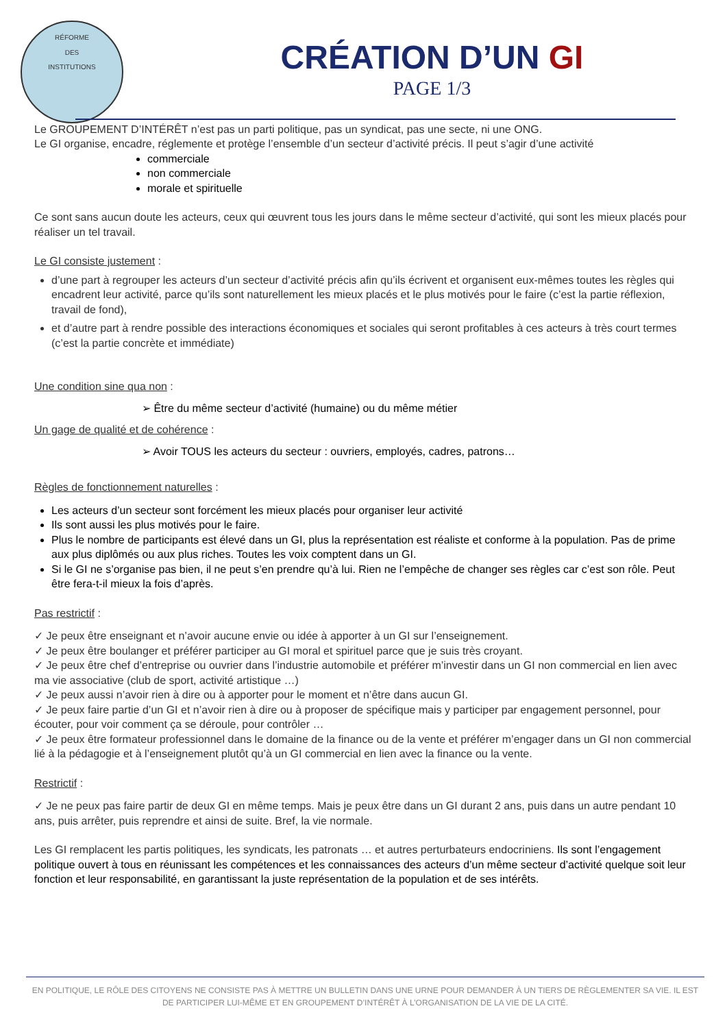RÉFORME
DES
INSTITUTIONS
CRÉATION D’UN GI
PAGE 1/3
Le GROUPEMENT D’INTÉRÊT n’est pas un parti politique, pas un syndicat, pas une secte, ni une ONG.
Le GI organise, encadre, réglemente et protège l’ensemble d’un secteur d’activité précis. Il peut s’agir d’une activité
commerciale
non commerciale
morale et spirituelle
Ce sont sans aucun doute les acteurs, ceux qui œuvrent tous les jours dans le même secteur d’activité, qui sont les mieux placés pour réaliser un tel travail.
Le GI consiste justement :
d’une part à regrouper les acteurs d’un secteur d’activité précis afin qu’ils écrivent et organisent eux-mêmes toutes les règles qui encadrent leur activité, parce qu’ils sont naturellement les mieux placés et le plus motivés pour le faire (c’est la partie réflexion, travail de fond),
et d’autre part à rendre possible des interactions économiques et sociales qui seront profitables à ces acteurs à très court termes (c’est la partie concrète et immédiate)
Une condition sine qua non :
➢ Être du même secteur d’activité (humaine) ou du même métier
Un gage de qualité et de cohérence :
➢ Avoir TOUS les acteurs du secteur : ouvriers, employés, cadres, patrons…
Règles de fonctionnement naturelles :
Les acteurs d’un secteur sont forcément les mieux placés pour organiser leur activité
Ils sont aussi les plus motivés pour le faire.
Plus le nombre de participants est élevé dans un GI, plus la représentation est réaliste et conforme à la population. Pas de prime aux plus diplômés ou aux plus riches. Toutes les voix comptent dans un GI.
Si le GI ne s’organise pas bien, il ne peut s’en prendre qu’à lui. Rien ne l’empêche de changer ses règles car c’est son rôle. Peut être fera-t-il mieux la fois d’après.
Pas restrictif :
✓ Je peux être enseignant et n’avoir aucune envie ou idée à apporter à un GI sur l’enseignement.
✓ Je peux être boulanger et préférer participer au GI moral et spirituel parce que je suis très croyant.
✓ Je peux être chef d’entreprise ou ouvrier dans l’industrie automobile et préférer m’investir dans un GI non commercial en lien avec ma vie associative (club de sport, activité artistique …)
✓ Je peux aussi n’avoir rien à dire ou à apporter pour le moment et n’être dans aucun GI.
✓ Je peux faire partie d’un GI et n’avoir rien à dire ou à proposer de spécifique mais y participer par engagement personnel, pour écouter, pour voir comment ça se déroule, pour contrôler …
✓ Je peux être formateur professionnel dans le domaine de la finance ou de la vente et préférer m’engager dans un GI non commercial lié à la pédagogie et à l’enseignement plutôt qu’à un GI commercial en lien avec la finance ou la vente.
Restrictif :
✓ Je ne peux pas faire partir de deux GI en même temps. Mais je peux être dans un GI durant 2 ans, puis dans un autre pendant 10 ans, puis arrêter, puis reprendre et ainsi de suite. Bref, la vie normale.
Les GI remplacent les partis politiques, les syndicats, les patronats … et autres perturbateurs endocriniens. Ils sont l’engagement politique ouvert à tous en réunissant les compétences et les connaissances des acteurs d’un même secteur d’activité quelque soit leur fonction et leur responsabilité, en garantissant la juste représentation de la population et de ses intérêts.
EN POLITIQUE, LE RÔLE DES CITOYENS NE CONSISTE PAS À METTRE UN BULLETIN DANS UNE URNE POUR DEMANDER À UN TIERS DE RÈGLEMENTER SA VIE. IL EST DE PARTICIPER LUI-MÊME ET EN GROUPEMENT D’INTÉRÊT À L’ORGANISATION DE LA VIE DE LA CITÉ.